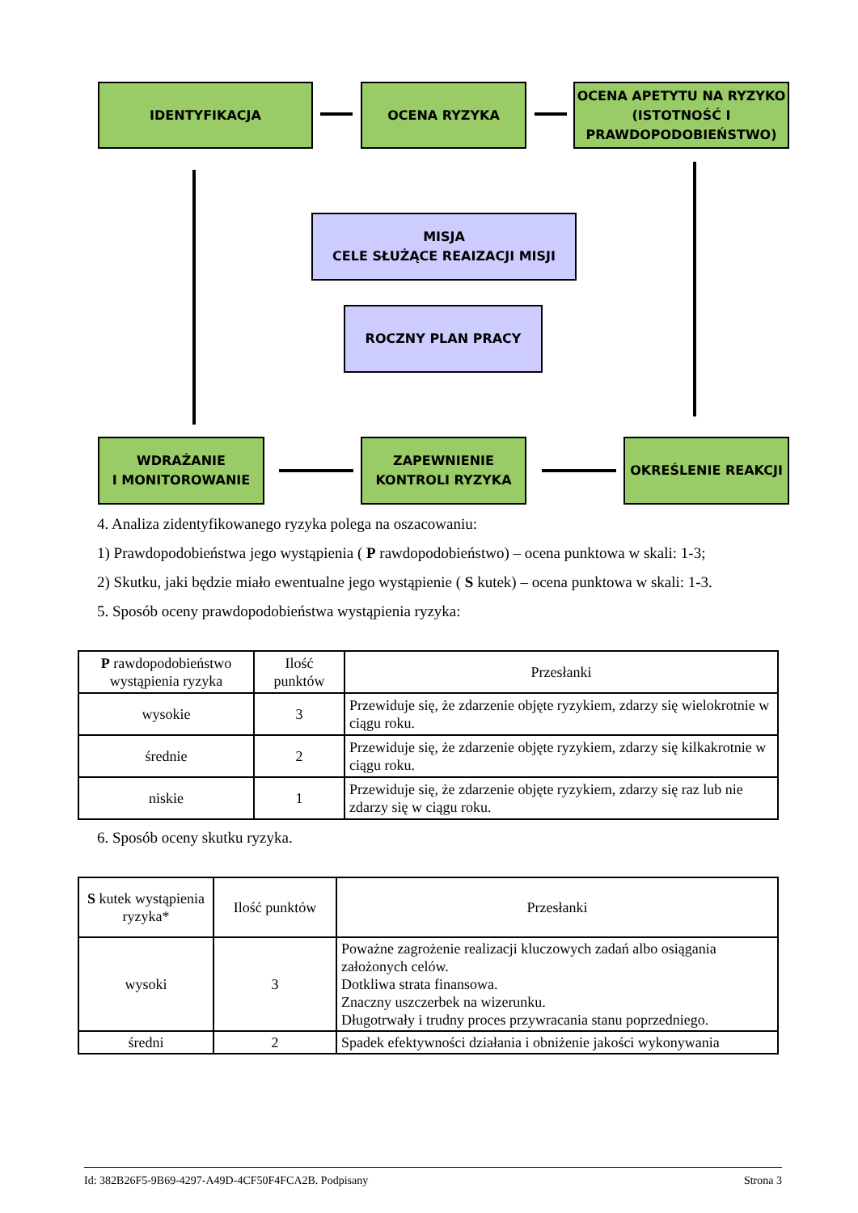IDENTYFIKACJA OCENA RYZYKA
OCENA APETYTU NA RYZYKO (ISTOTNOŚĆ I PRAWDOPODOBIEŃSTWO)
MISJA
CELE SŁUŻĄCE REAIZACJI MISJI
ROCZNY PLAN PRACY
WDRAŻANIE
I MONITOROWANIE
ZAPEWNIENIE KONTROLI RYZYKA
OKREŚLENIE REAKCJI
4. Analiza zidentyfikowanego ryzyka polega na oszacowaniu:
1) Prawdopodobieństwa jego wystąpienia ( P rawdopodobieństwo) – ocena punktowa w skali: 1-3;
2) Skutku, jaki będzie miało ewentualne jego wystąpienie ( S kutek) – ocena punktowa w skali: 1-3.
5. Sposób oceny prawdopodobieństwa wystąpienia ryzyka:
| P rawdopodobieństwo wystąpienia ryzyka | Ilość punktów | Przesłanki |
| --- | --- | --- |
| wysokie | 3 | Przewiduje się, że zdarzenie objęte ryzykiem, zdarzy się wielokrotnie w ciągu roku. |
| średnie | 2 | Przewiduje się, że zdarzenie objęte ryzykiem, zdarzy się kilkakrotnie w ciągu roku. |
| niskie | 1 | Przewiduje się, że zdarzenie objęte ryzykiem, zdarzy się raz lub nie zdarzy się w ciągu roku. |
6. Sposób oceny skutku ryzyka.
| S kutek wystąpienia ryzyka* | Ilość punktów | Przesłanki |
| --- | --- | --- |
| wysoki | 3 | Poważne zagrożenie realizacji kluczowych zadań albo osiągania założonych celów. Dotkliwa strata finansowa. Znaczny uszczerbek na wizerunku. Długotrwały i trudny proces przywracania stanu poprzedniego. |
| średni | 2 | Spadek efektywności działania i obniżenie jakości wykonywania |
Id: 382B26F5-9B69-4297-A49D-4CF50F4FCA2B. Podpisany Strona 3